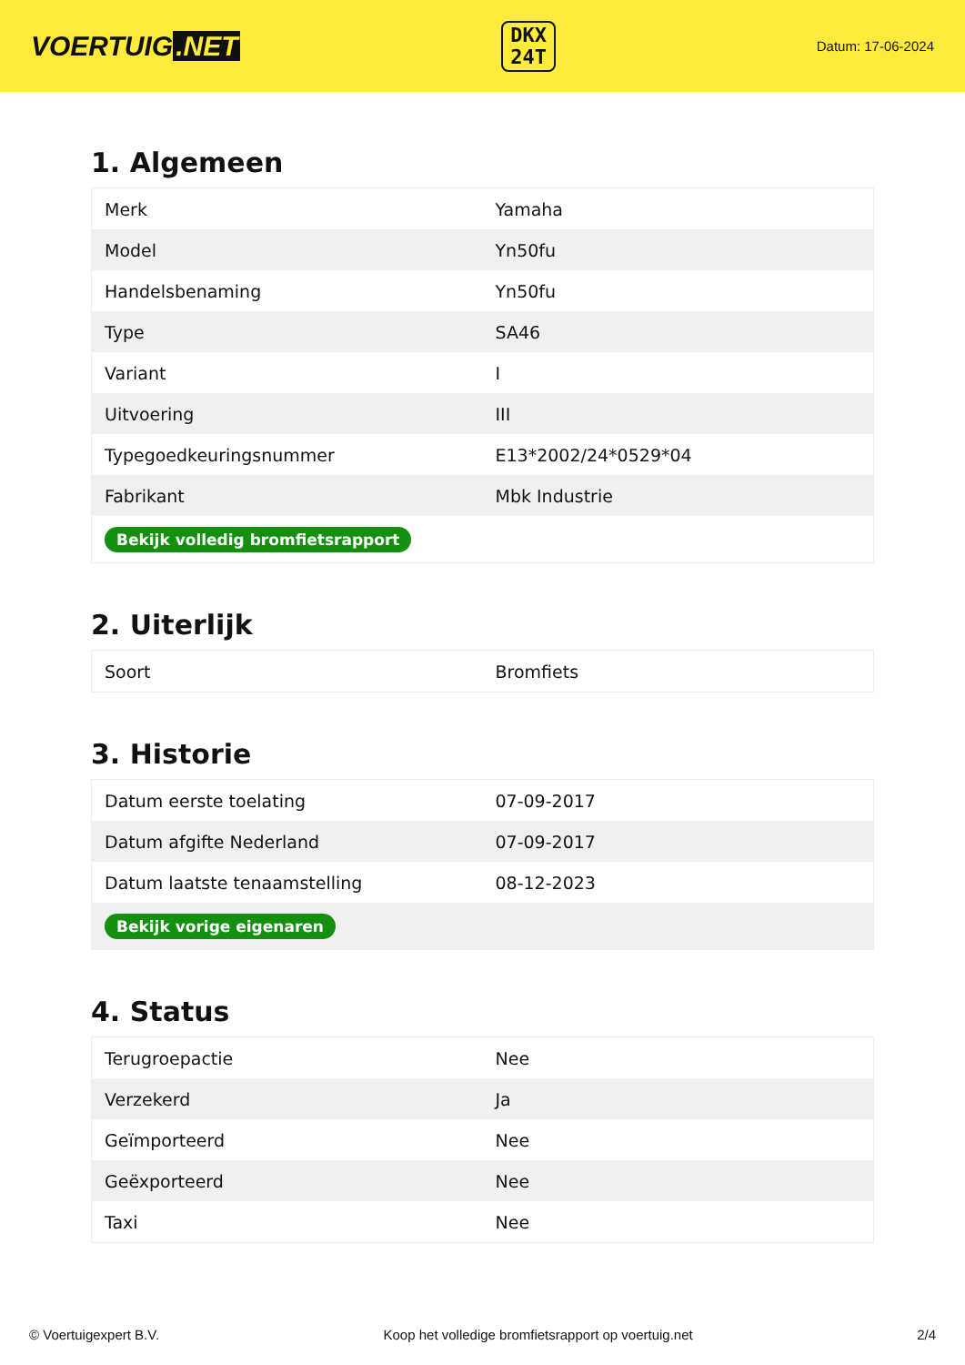VOERTUIG.NET
DKX
24T
Datum: 17-06-2024
1. Algemeen
| Merk | Yamaha |
| Model | Yn50fu |
| Handelsbenaming | Yn50fu |
| Type | SA46 |
| Variant | I |
| Uitvoering | III |
| Typegoedkeuringsnummer | E13*2002/24*0529*04 |
| Fabrikant | Mbk Industrie |
| Bekijk volledig bromfietsrapport | |
2. Uiterlijk
| Soort | Bromfiets |
3. Historie
| Datum eerste toelating | 07-09-2017 |
| Datum afgifte Nederland | 07-09-2017 |
| Datum laatste tenaamstelling | 08-12-2023 |
| Bekijk vorige eigenaren | |
4. Status
| Terugroepactie | Nee |
| Verzekerd | Ja |
| Geïmporteerd | Nee |
| Geëxporteerd | Nee |
| Taxi | Nee |
© Voertuigexpert B.V. Koop het volledige bromfietsrapport op voertuig.net 2/4